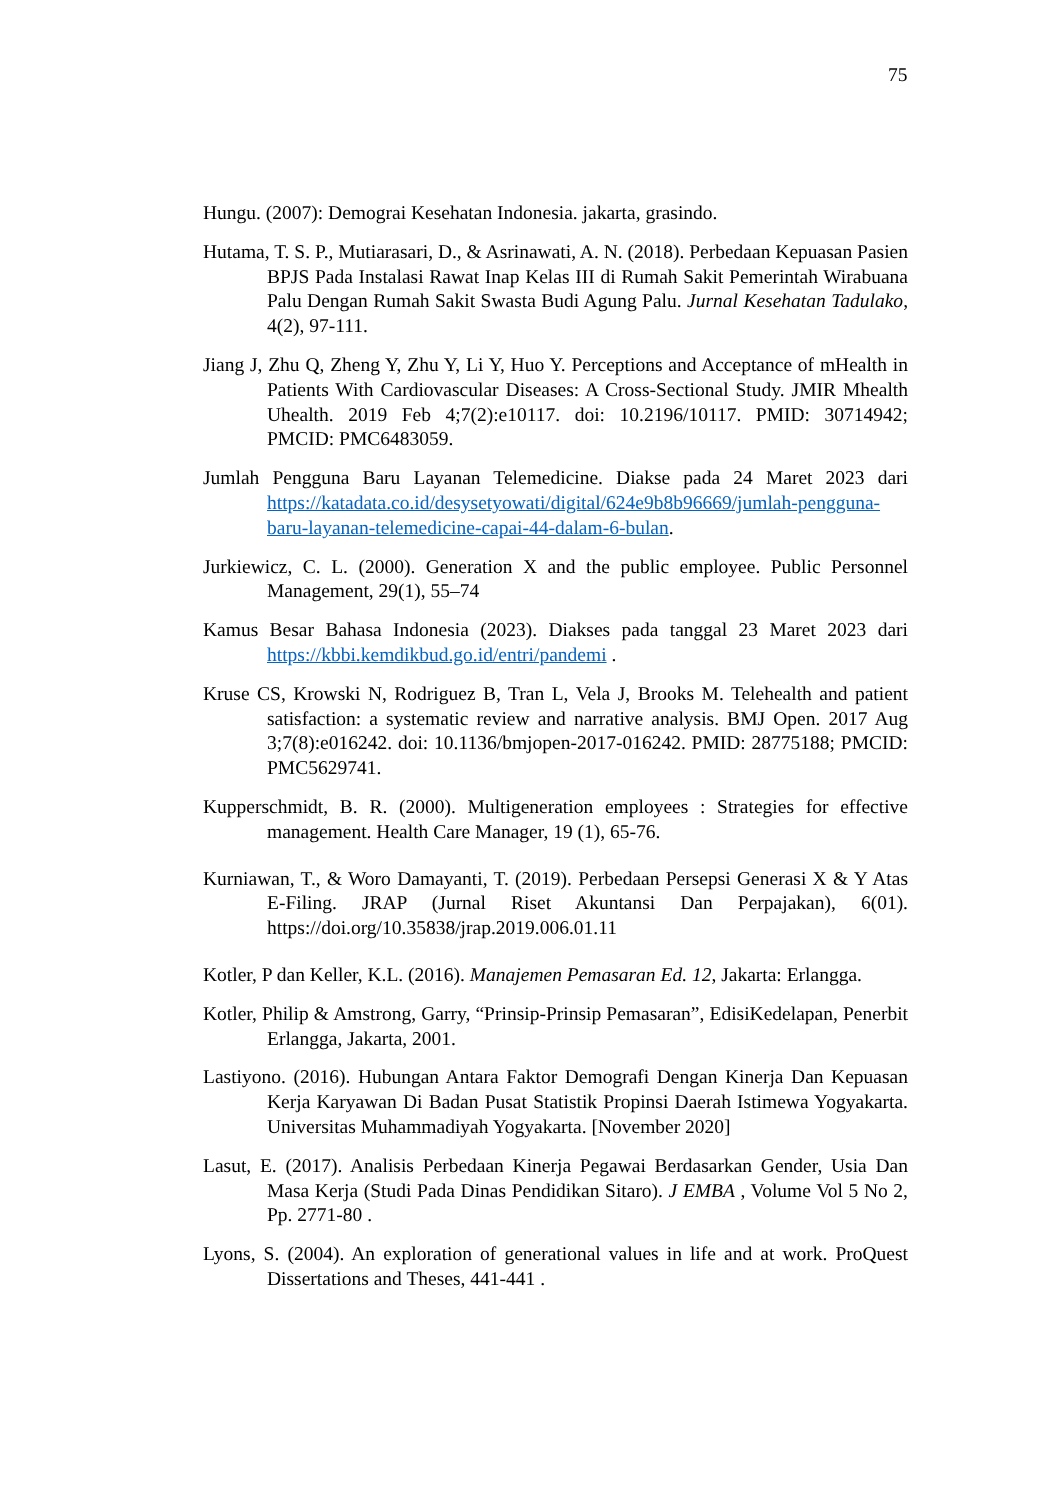75
Hungu. (2007): Demograi Kesehatan Indonesia. jakarta, grasindo.
Hutama, T. S. P., Mutiarasari, D., & Asrinawati, A. N. (2018). Perbedaan Kepuasan Pasien BPJS Pada Instalasi Rawat Inap Kelas III di Rumah Sakit Pemerintah Wirabuana Palu Dengan Rumah Sakit Swasta Budi Agung Palu. Jurnal Kesehatan Tadulako, 4(2), 97-111.
Jiang J, Zhu Q, Zheng Y, Zhu Y, Li Y, Huo Y. Perceptions and Acceptance of mHealth in Patients With Cardiovascular Diseases: A Cross-Sectional Study. JMIR Mhealth Uhealth. 2019 Feb 4;7(2):e10117. doi: 10.2196/10117. PMID: 30714942; PMCID: PMC6483059.
Jumlah Pengguna Baru Layanan Telemedicine. Diakse pada 24 Maret 2023 dari https://katadata.co.id/desysetyowati/digital/624e9b8b96669/jumlah-pengguna-baru-layanan-telemedicine-capai-44-dalam-6-bulan.
Jurkiewicz, C. L. (2000). Generation X and the public employee. Public Personnel Management, 29(1), 55–74
Kamus Besar Bahasa Indonesia (2023). Diakses pada tanggal 23 Maret 2023 dari https://kbbi.kemdikbud.go.id/entri/pandemi .
Kruse CS, Krowski N, Rodriguez B, Tran L, Vela J, Brooks M. Telehealth and patient satisfaction: a systematic review and narrative analysis. BMJ Open. 2017 Aug 3;7(8):e016242. doi: 10.1136/bmjopen-2017-016242. PMID: 28775188; PMCID: PMC5629741.
Kupperschmidt, B. R. (2000). Multigeneration employees : Strategies for effective management. Health Care Manager, 19 (1), 65-76.
Kurniawan, T., & Woro Damayanti, T. (2019). Perbedaan Persepsi Generasi X & Y Atas E-Filing. JRAP (Jurnal Riset Akuntansi Dan Perpajakan), 6(01). https://doi.org/10.35838/jrap.2019.006.01.11
Kotler, P dan Keller, K.L. (2016). Manajemen Pemasaran Ed. 12, Jakarta: Erlangga.
Kotler, Philip & Amstrong, Garry, “Prinsip-Prinsip Pemasaran”, EdisiKedelapan, Penerbit Erlangga, Jakarta, 2001.
Lastiyono. (2016). Hubungan Antara Faktor Demografi Dengan Kinerja Dan Kepuasan Kerja Karyawan Di Badan Pusat Statistik Propinsi Daerah Istimewa Yogyakarta. Universitas Muhammadiyah Yogyakarta. [November 2020]
Lasut, E. (2017). Analisis Perbedaan Kinerja Pegawai Berdasarkan Gender, Usia Dan Masa Kerja (Studi Pada Dinas Pendidikan Sitaro). J EMBA , Volume Vol 5 No 2, Pp. 2771-80 .
Lyons, S. (2004). An exploration of generational values in life and at work. ProQuest Dissertations and Theses, 441-441 .